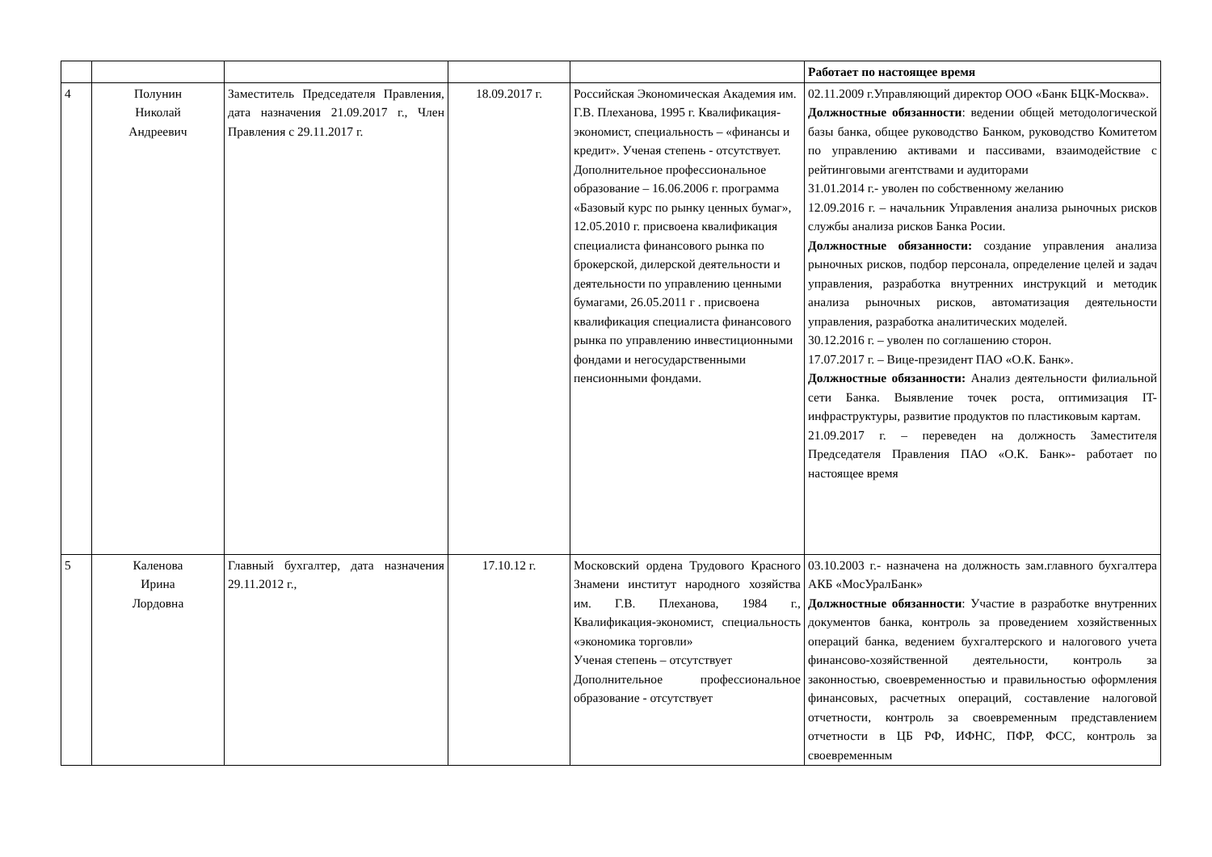| | | | | | Работает по настоящее время |
| 4 | Полунин Николай Андреевич | Заместитель Председателя Правления, дата назначения 21.09.2017 г., Член Правления с 29.11.2017 г. | 18.09.2017 г. | Российская Экономическая Академия им. Г.В. Плеханова, 1995 г. Квалификация-экономист, специальность – «финансы и кредит». Ученая степень - отсутствует. Дополнительное профессиональное образование – 16.06.2006 г. программа «Базовый курс по рынку ценных бумаг», 12.05.2010 г. присвоена квалификация специалиста финансового рынка по брокерской, дилерской деятельности и деятельности по управлению ценными бумагами, 26.05.2011 г . присвоена квалификация специалиста финансового рынка по управлению инвестиционными фондами и негосударственными пенсионными фондами. | 02.11.2009 г.Управляющий директор ООО «Банк БЦК-Москва». Должностные обязанности : ведении общей методологической базы банка, общее руководство Банком, руководство Комитетом по управлению активами и пассивами, взаимодействие с рейтинговыми агентствами и аудиторами 31.01.2014 г.- уволен по собственному желанию 12.09.2016 г. – начальник Управления анализа рыночных рисков службы анализа рисков Банка Росии. Должностные обязанности: создание управления анализа рыночных рисков, подбор персонала, определение целей и задач управления, разработка внутренних инструкций и методик анализа рыночных рисков, автоматизация деятельности управления, разработка аналитических моделей. 30.12.2016 г. – уволен по соглашению сторон. 17.07.2017 г. – Вице-президент ПАО «О.К. Банк». Должностные обязанности: Анализ деятельности филиальной сети Банка. Выявление точек роста, оптимизация IT-инфраструктуры, развитие продуктов по пластиковым картам. 21.09.2017 г. – переведен на должность Заместителя Председателя Правления ПАО «О.К. Банк»- работает по настоящее время |
| 5 | Каленова Ирина Лордовна | Главный бухгалтер, дата назначения 29.11.2012 г., | 17.10.12 г. | Московский ордена Трудового Красного Знамени институт народного хозяйства им. Г.В. Плеханова, 1984 г., Квалификация-экономист, специальность «экономика торговли» Ученая степень – отсутствует Дополнительное профессиональное образование - отсутствует | 03.10.2003 г.- назначена на должность зам.главного бухгалтера АКБ «МосУралБанк» Должностные обязанности : Участие в разработке внутренних документов банка, контроль за проведением хозяйственных операций банка, ведением бухгалтерского и налогового учета финансово-хозяйственной деятельности, контроль за законностью, своевременностью и правильностью оформления финансовых, расчетных операций, составление налоговой отчетности, контроль за своевременным представлением отчетности в ЦБ РФ, ИФНС, ПФР, ФСС, контроль за своевременным |